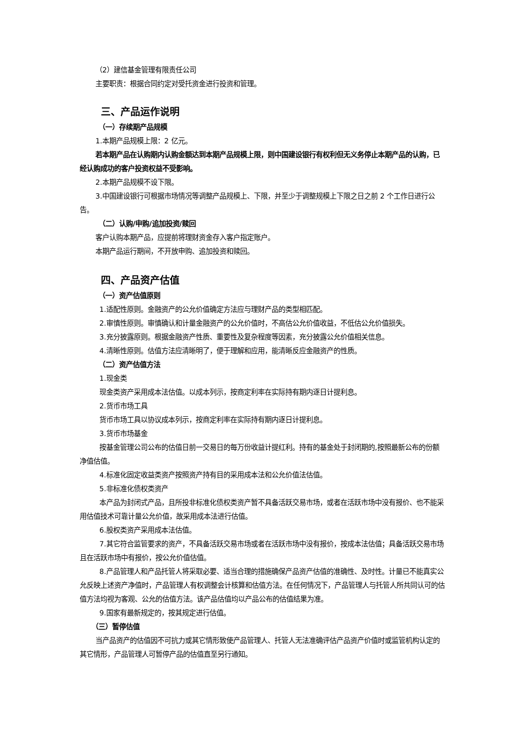（2）建信基金管理有限责任公司
主要职责：根据合同约定对受托资金进行投资和管理。
三、产品运作说明
（一）存续期产品规模
1.本期产品规模上限：2 亿元。
若本期产品在认购期内认购金额达到本期产品规模上限，则中国建设银行有权利但无义务停止本期产品的认购，已经认购成功的客户投资权益不受影响。
2.本期产品规模不设下限。
3.中国建设银行可根据市场情况等调整产品规模上、下限，并至少于调整规模上下限之日之前 2 个工作日进行公告。
（二）认购/申购/追加投资/赎回
客户认购本期产品，应提前将理财资金存入客户指定账户。
本期产品运行期间，不开放申购、追加投资和赎回。
四、产品资产估值
（一）资产估值原则
1.适配性原则。金融资产的公允价值确定方法应与理财产品的类型相匹配。
2.审慎性原则。审慎确认和计量金融资产的公允价值时，不高估公允价值收益，不低估公允价值损失。
3.充分披露原则。根据金融资产性质、重要性及复杂程度等因素，充分披露公允价值相关信息。
4.清晰性原则。估值方法应清晰明了，便于理解和应用，能清晰反应金融资产的性质。
（二）资产估值方法
1.现金类
现金类资产采用成本法估值。以成本列示，按商定利率在实际持有期内逐日计提利息。
2.货币市场工具
货币市场工具以协议成本列示，按商定利率在实际持有期内逐日计提利息。
3.货币市场基金
按基金管理公司公布的估值日前一交易日的每万份收益计提红利。持有的基金处于封闭期的,按照最新公布的份额净值估值。
4.标准化固定收益类资产按照资产持有目的采用成本法和公允价值法估值。
5.非标准化债权类资产
本产品为封闭式产品，且所投非标准化债权类资产暂不具备活跃交易市场，或者在活跃市场中没有报价、也不能采用估值技术可靠计量公允价值，故采用成本法进行估值。
6.股权类资产采用成本法估值。
7.其它符合监管要求的资产，不具备活跃交易市场或者在活跃市场中没有报价，按成本法估值；具备活跃交易市场且在活跃市场中有报价，按公允价值估值。
8.产品管理人和产品托管人将采取必要、适当合理的措施确保产品资产估值的准确性、及时性。计量已不能真实公允反映上述资产净值时，产品管理人有权调整会计核算和估值方法。在任何情况下，产品管理人与托管人所共同认可的估值方法均视为客观、公允的估值方法。该产品估值均以产品公布的估值结果为准。
9.国家有最新规定的，按其规定进行估值。
（三）暂停估值
当产品资产的估值因不可抗力或其它情形致使产品管理人、托管人无法准确评估产品资产价值时或监管机构认定的其它情形，产品管理人可暂停产品的估值直至另行通知。